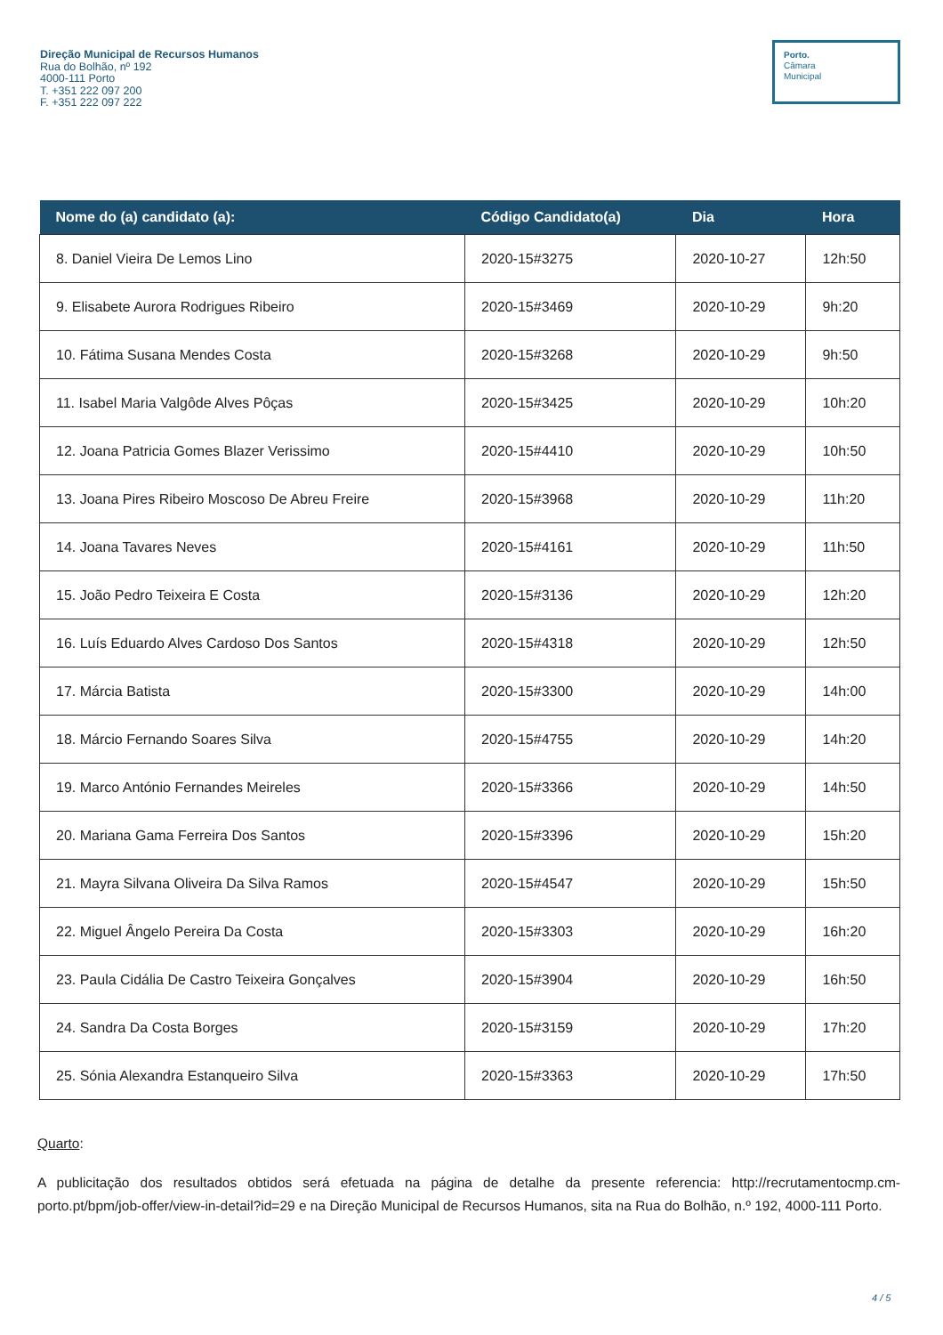Direção Municipal de Recursos Humanos
Rua do Bolhão, nº 192
4000-111 Porto
T. +351 222 097 200
F. +351 222 097 222
Porto.
Câmara
Municipal
| Nome do (a) candidato (a): | Código Candidato(a) | Dia | Hora |
| --- | --- | --- | --- |
| 8. Daniel Vieira De Lemos Lino | 2020-15#3275 | 2020-10-27 | 12h:50 |
| 9. Elisabete Aurora Rodrigues Ribeiro | 2020-15#3469 | 2020-10-29 | 9h:20 |
| 10. Fátima Susana Mendes Costa | 2020-15#3268 | 2020-10-29 | 9h:50 |
| 11. Isabel Maria Valgôde Alves Pôças | 2020-15#3425 | 2020-10-29 | 10h:20 |
| 12. Joana Patricia Gomes Blazer Verissimo | 2020-15#4410 | 2020-10-29 | 10h:50 |
| 13. Joana Pires Ribeiro Moscoso De Abreu Freire | 2020-15#3968 | 2020-10-29 | 11h:20 |
| 14. Joana Tavares Neves | 2020-15#4161 | 2020-10-29 | 11h:50 |
| 15. João Pedro Teixeira E Costa | 2020-15#3136 | 2020-10-29 | 12h:20 |
| 16. Luís Eduardo Alves Cardoso Dos Santos | 2020-15#4318 | 2020-10-29 | 12h:50 |
| 17. Márcia Batista | 2020-15#3300 | 2020-10-29 | 14h:00 |
| 18. Márcio Fernando Soares Silva | 2020-15#4755 | 2020-10-29 | 14h:20 |
| 19. Marco António Fernandes Meireles | 2020-15#3366 | 2020-10-29 | 14h:50 |
| 20. Mariana Gama Ferreira Dos Santos | 2020-15#3396 | 2020-10-29 | 15h:20 |
| 21. Mayra Silvana Oliveira Da Silva Ramos | 2020-15#4547 | 2020-10-29 | 15h:50 |
| 22. Miguel Ângelo Pereira Da Costa | 2020-15#3303 | 2020-10-29 | 16h:20 |
| 23. Paula Cidália De Castro Teixeira Gonçalves | 2020-15#3904 | 2020-10-29 | 16h:50 |
| 24. Sandra Da Costa Borges | 2020-15#3159 | 2020-10-29 | 17h:20 |
| 25. Sónia Alexandra Estanqueiro Silva | 2020-15#3363 | 2020-10-29 | 17h:50 |
Quarto:
A publicitação dos resultados obtidos será efetuada na página de detalhe da presente referencia: http://recrutamentocmp.cm-porto.pt/bpm/job-offer/view-in-detail?id=29 e na Direção Municipal de Recursos Humanos, sita na Rua do Bolhão, n.º 192, 4000-111 Porto.
4 / 5